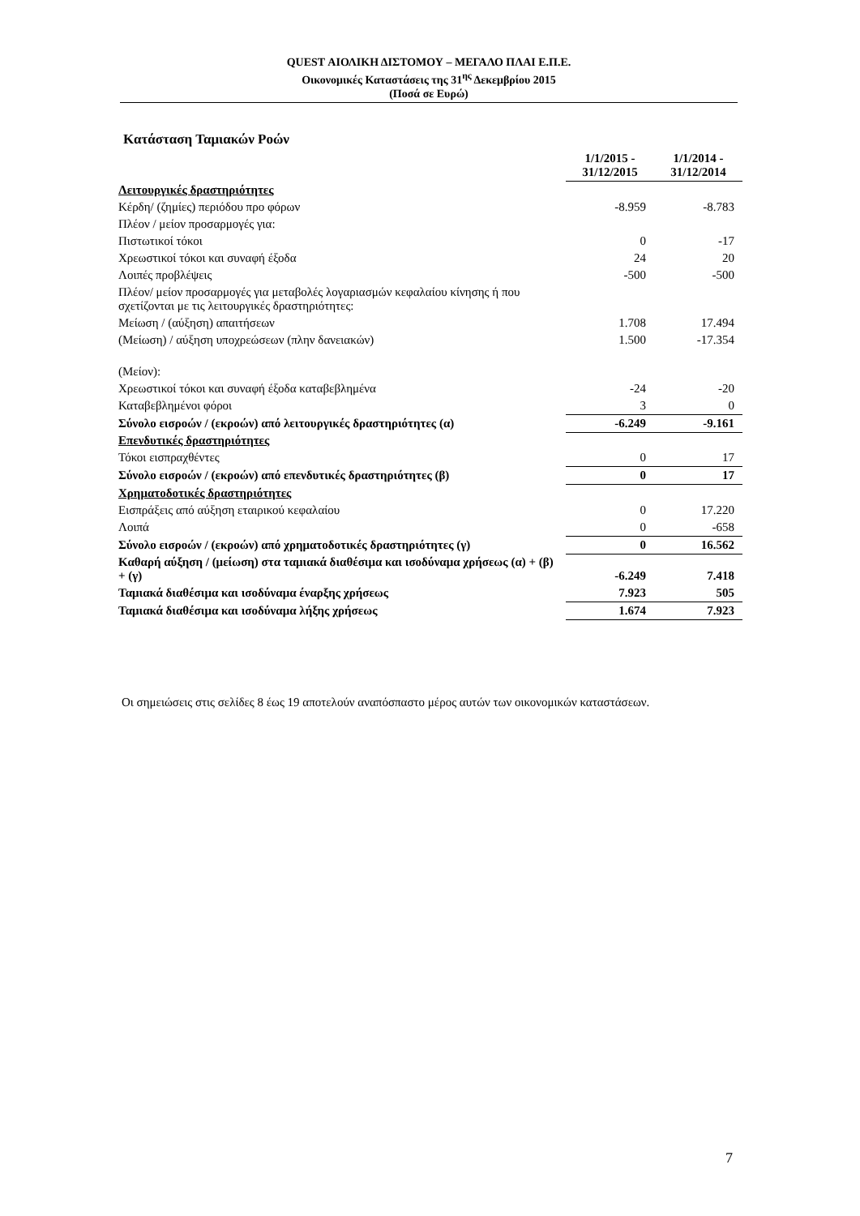QUEST ΑΙΟΛΙΚΗ ΔΙΣΤΟΜΟΥ – ΜΕΓΑΛΟ ΠΛΑΙ Ε.Π.Ε.
Οικονομικές Καταστάσεις της 31<sup>ης</sup> Δεκεμβρίου 2015
(Ποσά σε Ευρώ)
Κατάσταση Ταμιακών Ροών
| | 1/1/2015 - 31/12/2015 | 1/1/2014 - 31/12/2014 |
| --- | --- | --- |
| Λειτουργικές δραστηριότητες | | |
| Κέρδη/ (ζημίες) περιόδου προ φόρων | -8.959 | -8.783 |
| Πλέον / μείον προσαρμογές για: | | |
| Πιστωτικοί τόκοι | 0 | -17 |
| Χρεωστικοί τόκοι και συναφή έξοδα | 24 | 20 |
| Λοιπές προβλέψεις | -500 | -500 |
| Πλέον/ μείον προσαρμογές για μεταβολές λογαριασμών κεφαλαίου κίνησης ή που σχετίζονται με τις λειτουργικές δραστηριότητες: | | |
| Μείωση / (αύξηση) απαιτήσεων | 1.708 | 17.494 |
| (Μείωση) / αύξηση υποχρεώσεων (πλην δανειακών) | 1.500 | -17.354 |
| (Μείον): | | |
| Χρεωστικοί τόκοι και συναφή έξοδα καταβεβλημένα | -24 | -20 |
| Καταβεβλημένοι φόροι | 3 | 0 |
| Σύνολο εισροών / (εκροών) από λειτουργικές δραστηριότητες (α) | -6.249 | -9.161 |
| Επενδυτικές δραστηριότητες | | |
| Τόκοι εισπραχθέντες | 0 | 17 |
| Σύνολο εισροών / (εκροών) από επενδυτικές δραστηριότητες (β) | 0 | 17 |
| Χρηματοδοτικές δραστηριότητες | | |
| Εισπράξεις από αύξηση εταιρικού κεφαλαίου | 0 | 17.220 |
| Λοιπά | 0 | -658 |
| Σύνολο εισροών / (εκροών) από χρηματοδοτικές δραστηριότητες (γ) | 0 | 16.562 |
| Καθαρή αύξηση / (μείωση) στα ταμιακά διαθέσιμα και ισοδύναμα χρήσεως (α) + (β) + (γ) | -6.249 | 7.418 |
| Ταμιακά διαθέσιμα και ισοδύναμα έναρξης χρήσεως | 7.923 | 505 |
| Ταμιακά διαθέσιμα και ισοδύναμα λήξης χρήσεως | 1.674 | 7.923 |
Οι σημειώσεις στις σελίδες 8 έως 19 αποτελούν αναπόσπαστο μέρος αυτών των οικονομικών καταστάσεων.
7